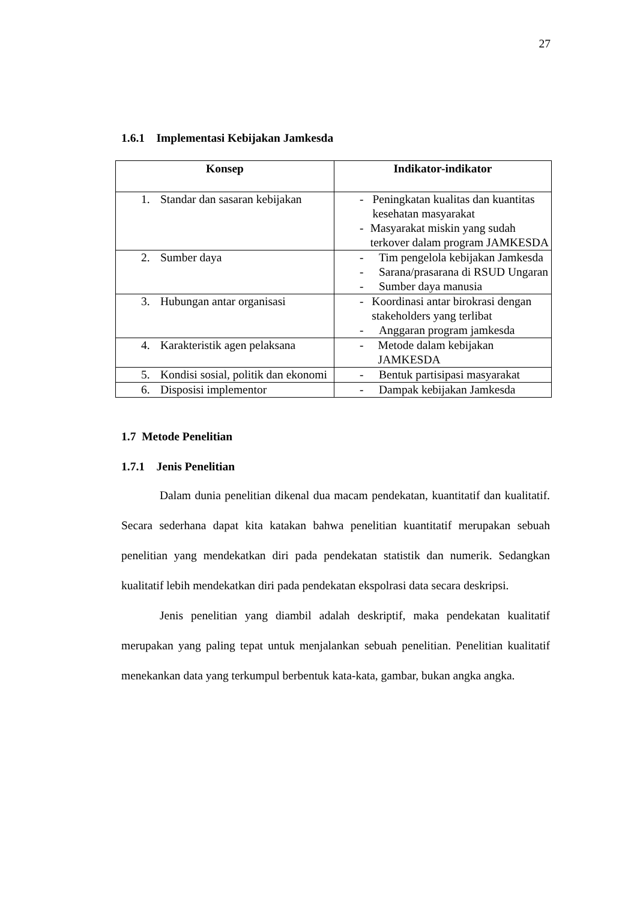27
1.6.1 Implementasi Kebijakan Jamkesda
| Konsep | Indikator-indikator |
| --- | --- |
| 1. Standar dan sasaran kebijakan | - Peningkatan kualitas dan kuantitas kesehatan masyarakat - Masyarakat miskin yang sudah terkover dalam program JAMKESDA |
| 2. Sumber daya | - Tim pengelola kebijakan Jamkesda - Sarana/prasarana di RSUD Ungaran - Sumber daya manusia |
| 3. Hubungan antar organisasi | - Koordinasi antar birokrasi dengan stakeholders yang terlibat - Anggaran program jamkesda |
| 4. Karakteristik agen pelaksana | - Metode dalam kebijakan JAMKESDA |
| 5. Kondisi sosial, politik dan ekonomi | - Bentuk partisipasi masyarakat |
| 6. Disposisi implementor | - Dampak kebijakan Jamkesda |
1.7 Metode Penelitian
1.7.1 Jenis Penelitian
Dalam dunia penelitian dikenal dua macam pendekatan, kuantitatif dan kualitatif. Secara sederhana dapat kita katakan bahwa penelitian kuantitatif merupakan sebuah penelitian yang mendekatkan diri pada pendekatan statistik dan numerik. Sedangkan kualitatif lebih mendekatkan diri pada pendekatan ekspolrasi data secara deskripsi.
Jenis penelitian yang diambil adalah deskriptif, maka pendekatan kualitatif merupakan yang paling tepat untuk menjalankan sebuah penelitian. Penelitian kualitatif menekankan data yang terkumpul berbentuk kata-kata, gambar, bukan angka angka.